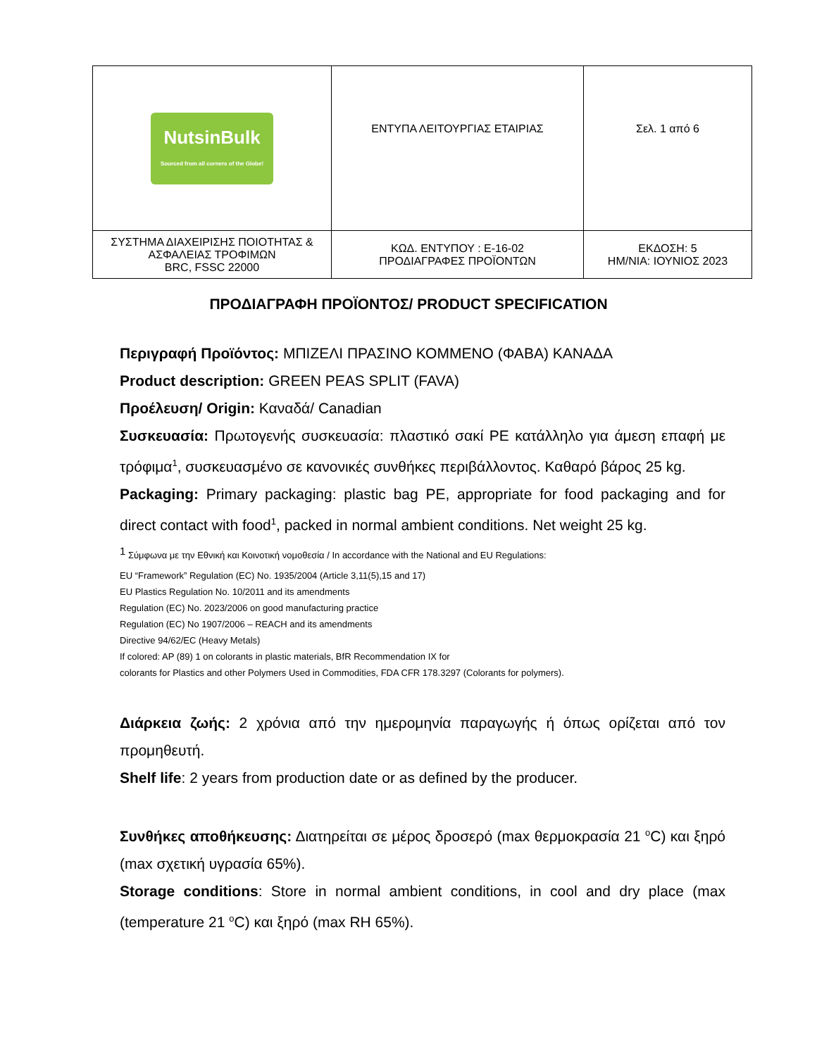| NutsinBulk Sourced from all corners of the Globe! | ΕΝΤΥΠΑ ΛΕΙΤΟΥΡΓΙΑΣ ΕΤΑΙΡΙΑΣ | Σελ. 1 από 6 |
| ΣΥΣΤΗΜΑ ΔΙΑΧΕΙΡΙΣΗΣ ΠΟΙΟΤΗΤΑΣ & ΑΣΦΑΛΕΙΑΣ ΤΡΟΦΙΜΩΝ BRC, FSSC 22000 | ΚΩΔ. ΕΝΤΥΠΟΥ : Ε-16-02 ΠΡΟΔΙΑΓΡΑΦΕΣ ΠΡΟΪΟΝΤΩΝ | ΕΚΔΟΣΗ: 5 ΗΜ/ΝΙΑ: ΙΟΥΝΙΟΣ 2023 |
ΠΡΟΔΙΑΓΡΑΦΗ ΠΡΟΪΟΝΤΟΣ/ PRODUCT SPECIFICATION
Περιγραφή Προϊόντος: ΜΠΙΖΕΛΙ ΠΡΑΣΙΝΟ ΚΟΜΜΕΝΟ (ΦΑΒΑ) ΚΑΝΑΔΑ
Product description: GREEN PEAS SPLIT (FAVA)
Προέλευση/ Origin: Καναδά/ Canadian
Συσκευασία: Πρωτογενής συσκευασία: πλαστικό σακί PE κατάλληλο για άμεση επαφή με τρόφιμα<sup>1</sup>, συσκευασμένο σε κανονικές συνθήκες περιβάλλοντος. Καθαρό βάρος 25 kg.
Packaging: Primary packaging: plastic bag PE, appropriate for food packaging and for direct contact with food<sup>1</sup>, packed in normal ambient conditions. Net weight 25 kg.
<sup>1</sup> Σύμφωνα με την Εθνική και Κοινοτική νομοθεσία / In accordance with the National and EU Regulations:
EU “Framework” Regulation (EC) No. 1935/2004 (Article 3,11(5),15 and 17)
EU Plastics Regulation No. 10/2011 and its amendments
Regulation (EC) No. 2023/2006 on good manufacturing practice
Regulation (EC) No 1907/2006 – REACH and its amendments
Directive 94/62/EC (Heavy Metals)
If colored: AP (89) 1 on colorants in plastic materials, BfR Recommendation IX for
colorants for Plastics and other Polymers Used in Commodities, FDA CFR 178.3297 (Colorants for polymers).
Διάρκεια ζωής: 2 χρόνια από την ημερομηνία παραγωγής ή όπως ορίζεται από τον προμηθευτή.
Shelf life: 2 years from production date or as defined by the producer.
Συνθήκες αποθήκευσης: Διατηρείται σε μέρος δροσερό (max θερμοκρασία 21 <sup>o</sup>C) και ξηρό (max σχετική υγρασία 65%).
Storage conditions: Store in normal ambient conditions, in cool and dry place (max (temperature 21 <sup>o</sup>C) και ξηρό (max RH 65%).